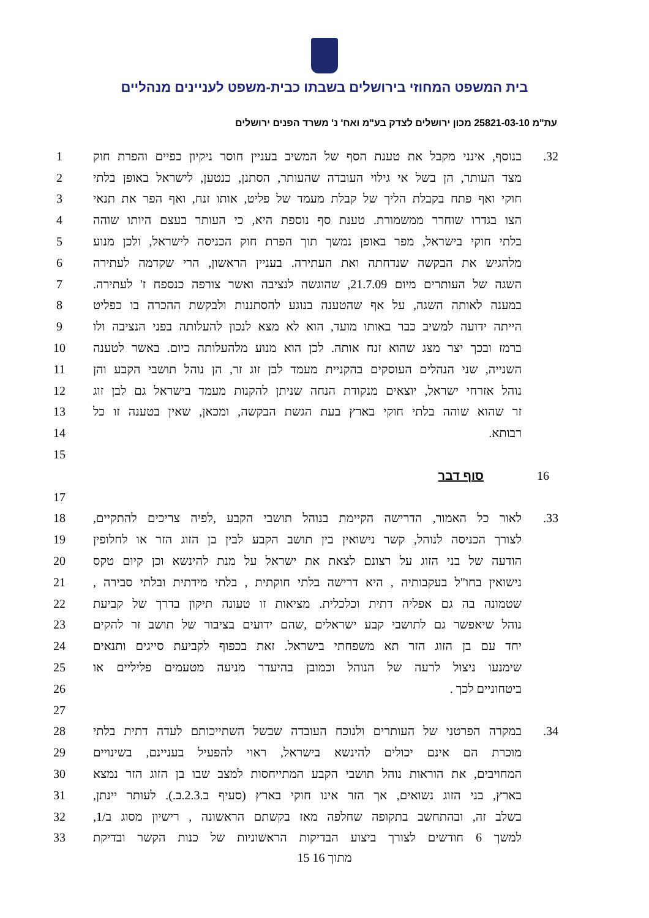בית המשפט המחוזי בירושלים בשבתו כבית-משפט לעניינים מנהליים
עת"מ 25821-03-10 מכון ירושלים לצדק בע"מ ואח' נ' משרד הפנים ירושלים
1 בנוסף, אינני מקבל את טענת הסף של המשיב בעניין חוסר ניקיון כפיים והפרת חוק 32.
2 מצד העותר, הן בשל אי גילוי העובדה שהעותר, הסתנן, כנטען, לישראל באופן בלתי
3 חוקי ואף פתח בקבלת הליך של קבלת מעמד של פליט, אותו זנח, ואף הפר את תנאי
4 הצו בגדרו שוחרר ממשמורת. טענת סף נוספת היא, כי העותר בעצם היותו שוהה
5 בלתי חוקי בישראל, מפר באופן נמשך תוך הפרת חוק הכניסה לישראל, ולכן מנוע
6 מלהגיש את הבקשה שנדחתה ואת העתירה. בעניין הראשון, הרי שקדמה לעתירה
7 השגה של העותרים מיום 21.7.09, שהוגשה לנציבה ואשר צורפה כנספח ז' לעתירה.
8 במענה לאותה השגה, על אף שהטענה בנוגע להסתננות ולבקשת ההכרה בו כפליט
9 הייתה ידועה למשיב כבר באותו מועד, הוא לא מצא לנכון להעלותה בפני הנציבה ולו
10 ברמז ובכך יצר מצג שהוא זנח אותה. לכן הוא מנוע מלהעלותה כיום. באשר לטענה
11 השנייה, שני הנהלים העוסקים בהקניית מעמד לבן זוג זר, הן נוהל תושבי הקבע והן
12 נוהל אזרחי ישראל, יוצאים מנקודת הנחה שניתן להקנות מעמד בישראל גם לבן זוג
13 זר שהוא שוהה בלתי חוקי בארץ בעת הגשת הבקשה, ומכאן, שאין בטענה זו כל
14 רבותא.
15
16 סוף דבר
17
18 לאור כל האמור, הדרישה הקיימת בנוהל תושבי הקבע ,לפיה צריכים להתקיים, 33.
19 לצורך הכניסה לנוהל, קשר נישואין בין תושב הקבע לבין בן הזוג הזר או לחלופין
20 הודעה של בני הזוג על רצונם לצאת את ישראל על מנת להינשא וכן קיום טקס
21 נישואין בחו"ל בעקבותיה , היא דרישה בלתי חוקתית , בלתי מידתית ובלתי סבירה ,
22 שטמונה בה גם אפליה דתית וכלכלית. מציאות זו טעונה תיקון בדרך של קביעת
23 נוהל שיאפשר גם לתושבי קבע ישראלים ,שהם ידועים בציבור של תושב זר להקים
24 יחד עם בן הזוג הזר תא משפחתי בישראל. זאת בכפוף לקביעת סייגים ותנאים
25 שימנעו ניצול לרעה של הנוהל וכמובן בהיעדר מניעה מטעמים פליליים או
26 ביטחוניים לכך .
27
28 במקרה הפרטני של העותרים ולנוכח העובדה שבשל השתייכותם לעדה דתית בלתי 34.
29 מוכרת הם אינם יכולים להינשא בישראל, ראוי להפעיל בעניינם, בשינויים
30 המחויבים, את הוראות נוהל תושבי הקבע המתייחסות למצב שבו בן הזוג הזר נמצא
31 בארץ, בני הזוג נשואים, אך הזר אינו חוקי בארץ (סעיף ב.2.3.ב.). לעותר יינתן,
32 בשלב זה, ובהתחשב בתקופה שחלפה מאז בקשתם הראשונה , רישיון מסוג ב/1,
33 למשך 6 חודשים לצורך ביצוע הבדיקות הראשוניות של כנות הקשר ובדיקת
15 מתוך 16